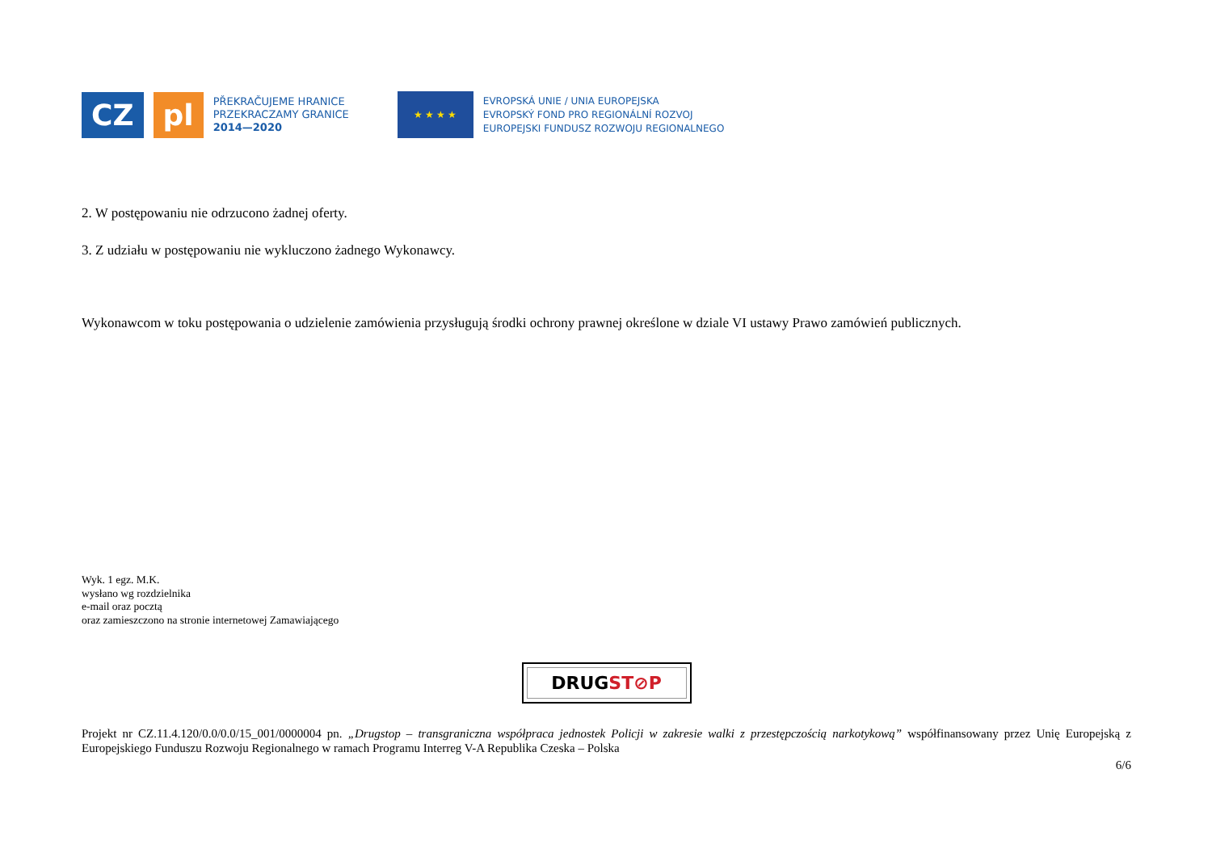CZ pl
PŘEKRAČUJEME HRANICE
PRZEKRACZAMY GRANICE
2014—2020
★ ★ ★ ★
EVROPSKÁ UNIE / UNIA EUROPEJSKA
EVROPSKÝ FOND PRO REGIONÁLNÍ ROZVOJ
EUROPEJSKI FUNDUSZ ROZWOJU REGIONALNEGO
2. W postępowaniu nie odrzucono żadnej oferty.
3. Z udziału w postępowaniu nie wykluczono żadnego Wykonawcy.
Wykonawcom w toku postępowania o udzielenie zamówienia przysługują środki ochrony prawnej określone w dziale VI ustawy Prawo zamówień publicznych.
Wyk. 1 egz. M.K.
wysłano wg rozdzielnika
e-mail oraz pocztą
oraz zamieszczono na stronie internetowej Zamawiającego
DRUGST⊘P
Projekt nr CZ.11.4.120/0.0/0.0/15_001/0000004 pn. „Drugstop – transgraniczna współpraca jednostek Policji w zakresie walki z przestępczością narkotykową” współfinansowany przez Unię Europejską z Europejskiego Funduszu Rozwoju Regionalnego w ramach Programu Interreg V-A Republika Czeska – Polska
6/6